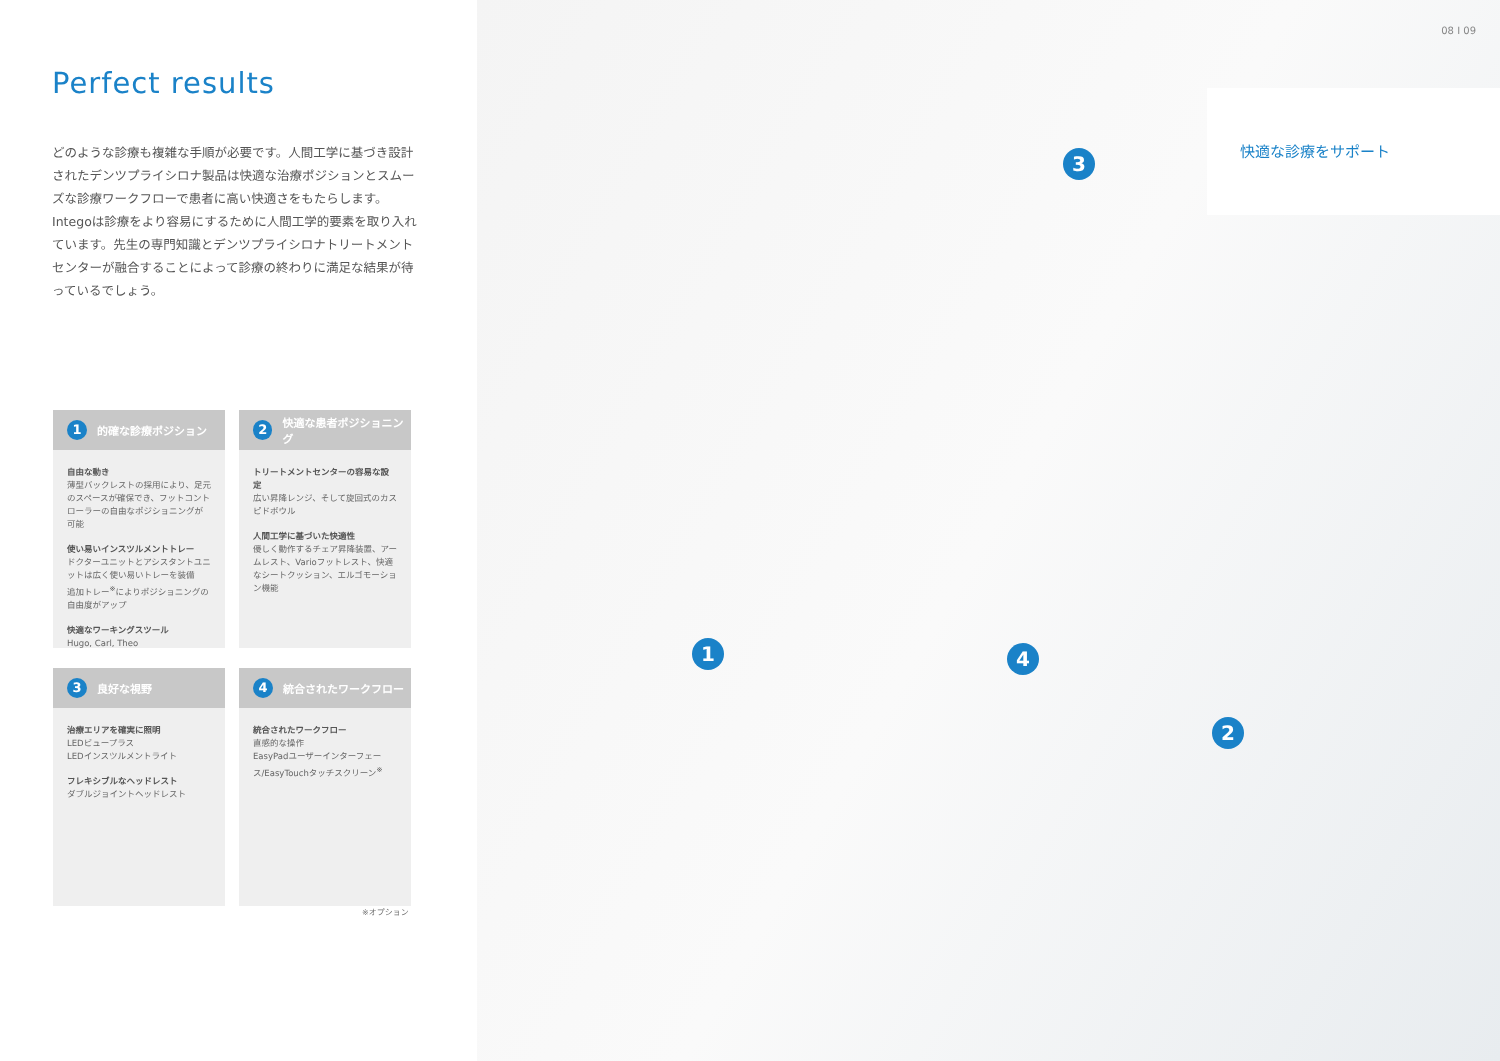Perfect results
どのような診療も複雑な手順が必要です。人間工学に基づき設計されたデンツプライシロナ製品は快適な治療ポジションとスムーズな診療ワークフローで患者に高い快適さをもたらします。Integoは診療をより容易にするために人間工学的要素を取り入れています。先生の専門知識とデンツプライシロナトリートメントセンターが融合することによって診療の終わりに満足な結果が待っているでしょう。
1 的確な診療ポジション
自由な動き
薄型バックレストの採用により、足元のスペースが確保でき、フットコントローラーの自由なポジショニングが可能
使い易いインスツルメントトレー
ドクターユニットとアシスタントユニットは広く使い易いトレーを装備
追加トレー<sup>※</sup>によりポジショニングの自由度がアップ
快適なワーキングスツール
Hugo, Carl, Theo
2 快適な患者ポジショニング
トリートメントセンターの容易な設定
広い昇降レンジ、そして旋回式のカスピドボウル
人間工学に基づいた快適性
優しく動作するチェア昇降装置、アームレスト、Varioフットレスト、快適なシートクッション、エルゴモーション機能
3 良好な視野
治療エリアを確実に照明
LEDビュープラス
LEDインスツルメントライト
フレキシブルなヘッドレスト
ダブルジョイントヘッドレスト
4 統合されたワークフロー
統合されたワークフロー
直感的な操作
EasyPadユーザーインターフェース/EasyTouchタッチスクリーン<sup>※</sup>
※オプション
08 I 09
快適な診療をサポート
3
1 4
2